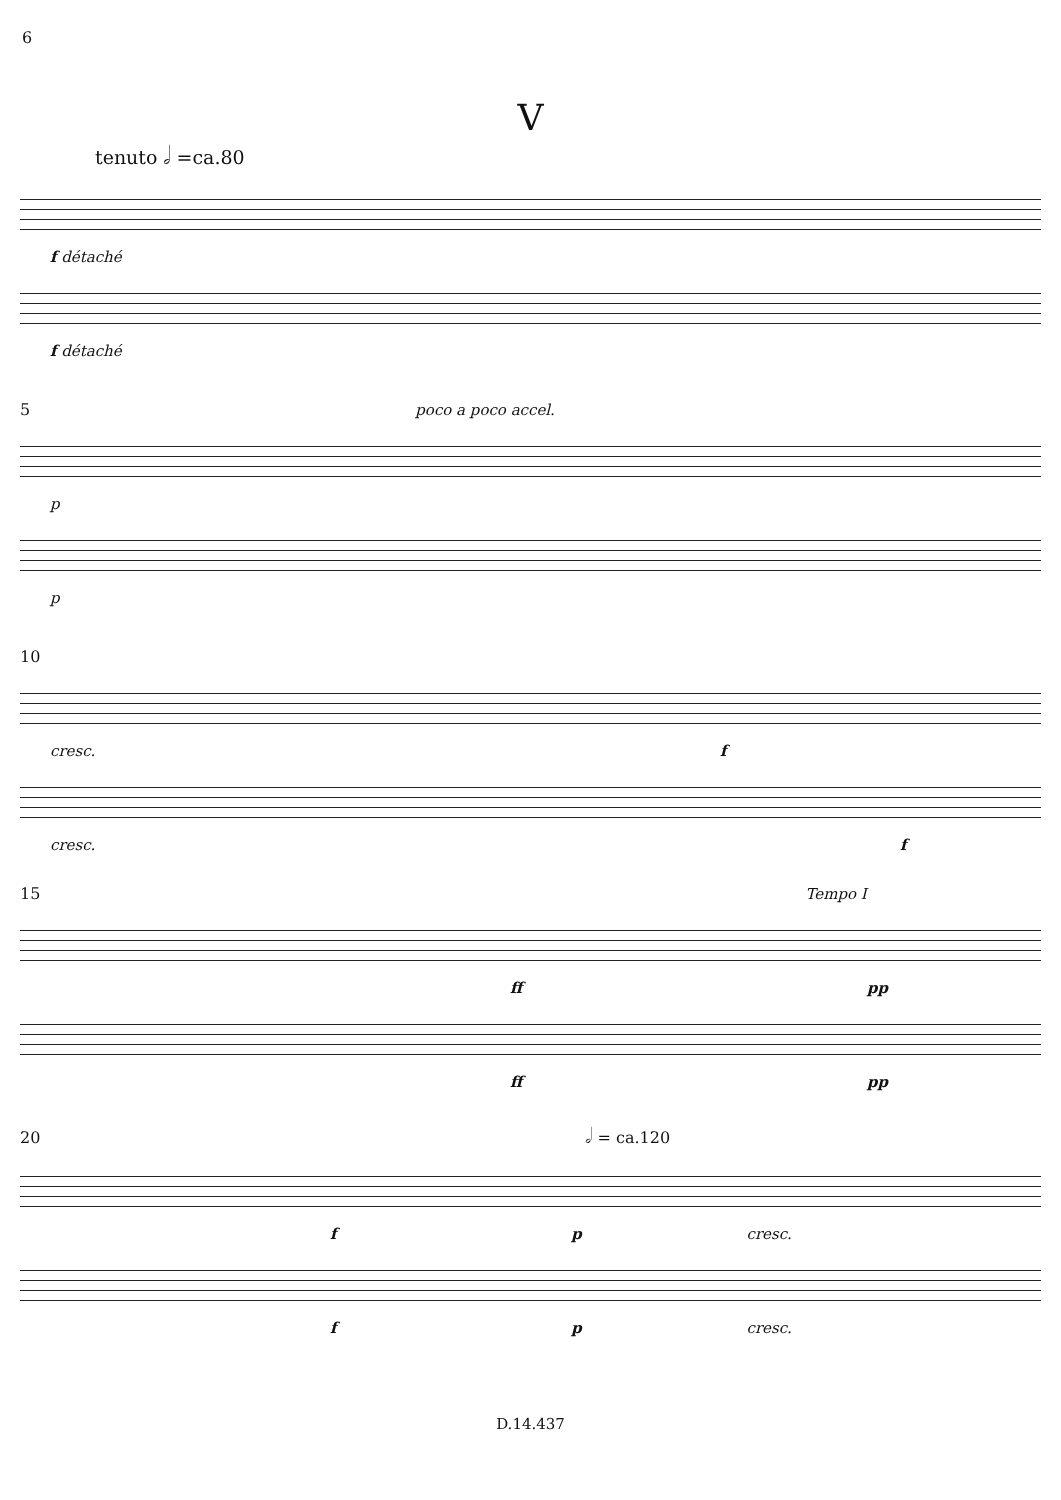6
V
tenuto 𝅗𝅥 =ca.80
f détaché
f détaché
5 poco a poco accel.
p
p
10
cresc. f
cresc. f
15 Tempo I
ff pp
ff pp
20 𝅗𝅥 = ca.120
f p cresc.
f p cresc.
D.14.437